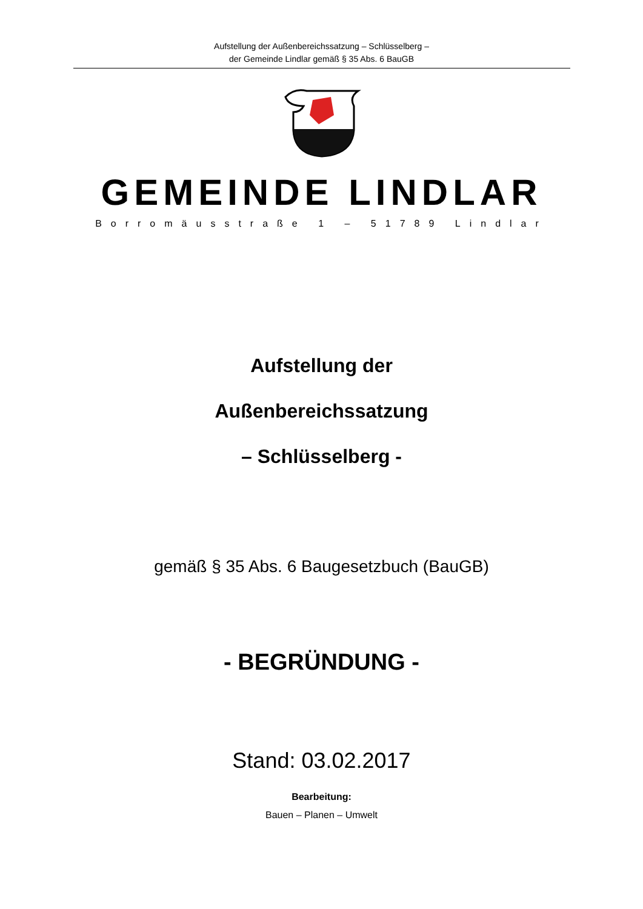Aufstellung der Außenbereichssatzung – Schlüsselberg –
der Gemeinde Lindlar gemäß § 35 Abs. 6 BauGB
GEMEINDE LINDLAR
Borromäusstraße 1 – 51789 Lindlar
Aufstellung der
Außenbereichssatzung
– Schlüsselberg -
gemäß § 35 Abs. 6 Baugesetzbuch (BauGB)
- BEGRÜNDUNG -
Stand: 03.02.2017
Bearbeitung:
Bauen – Planen – Umwelt